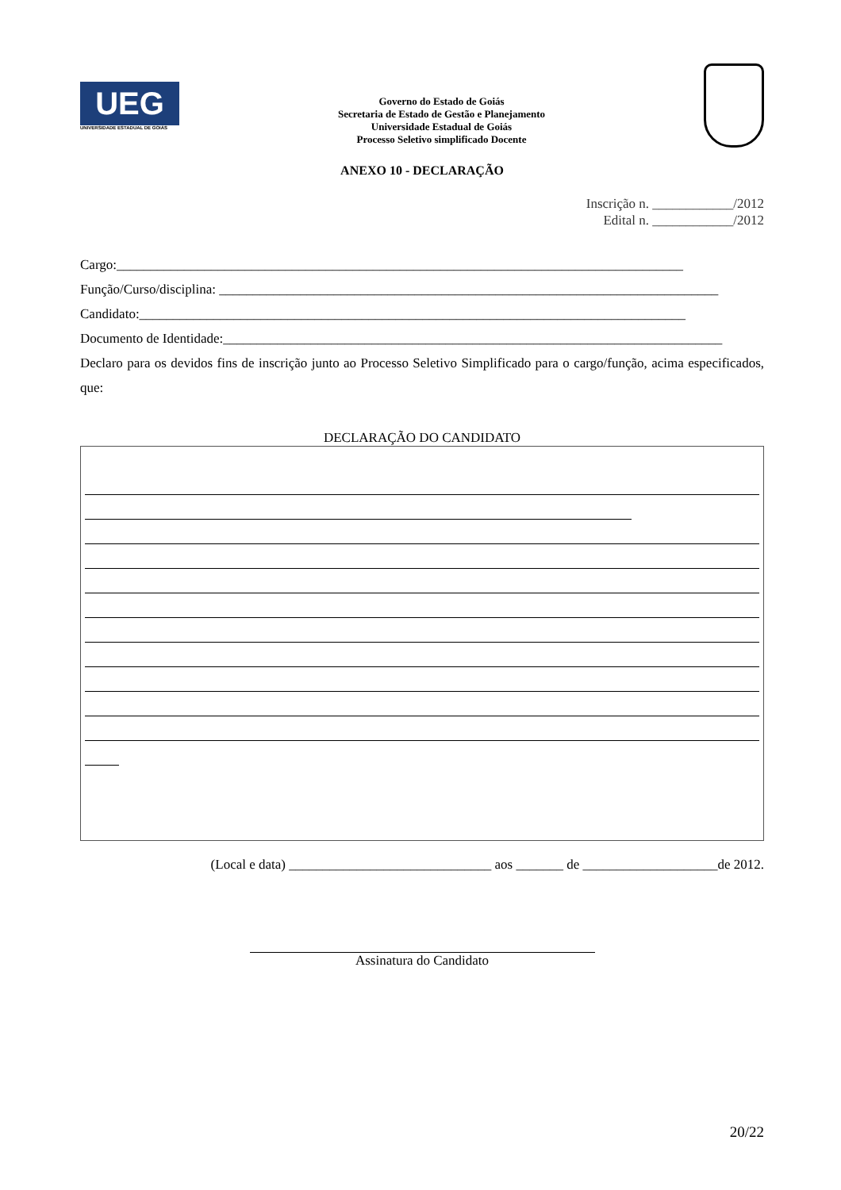UEG
UNIVERSIDADE ESTADUAL DE GOIÁS
Governo do Estado de Goiás
Secretaria de Estado de Gestão e Planejamento
Universidade Estadual de Goiás
Processo Seletivo simplificado Docente
ANEXO 10 - DECLARAÇÃO
Inscrição n. ____________/2012
Edital n. ____________/2012
Cargo:____________________________________________________________________________________
Função/Curso/disciplina: __________________________________________________________________________
Candidato:_________________________________________________________________________________
Documento de Identidade:__________________________________________________________________________
Declaro para os devidos fins de inscrição junto ao Processo Seletivo Simplificado para o cargo/função, acima especificados, que:
DECLARAÇÃO DO CANDIDATO
(Local e data) ______________________________ aos _______ de ____________________de 2012.
Assinatura do Candidato
20/22